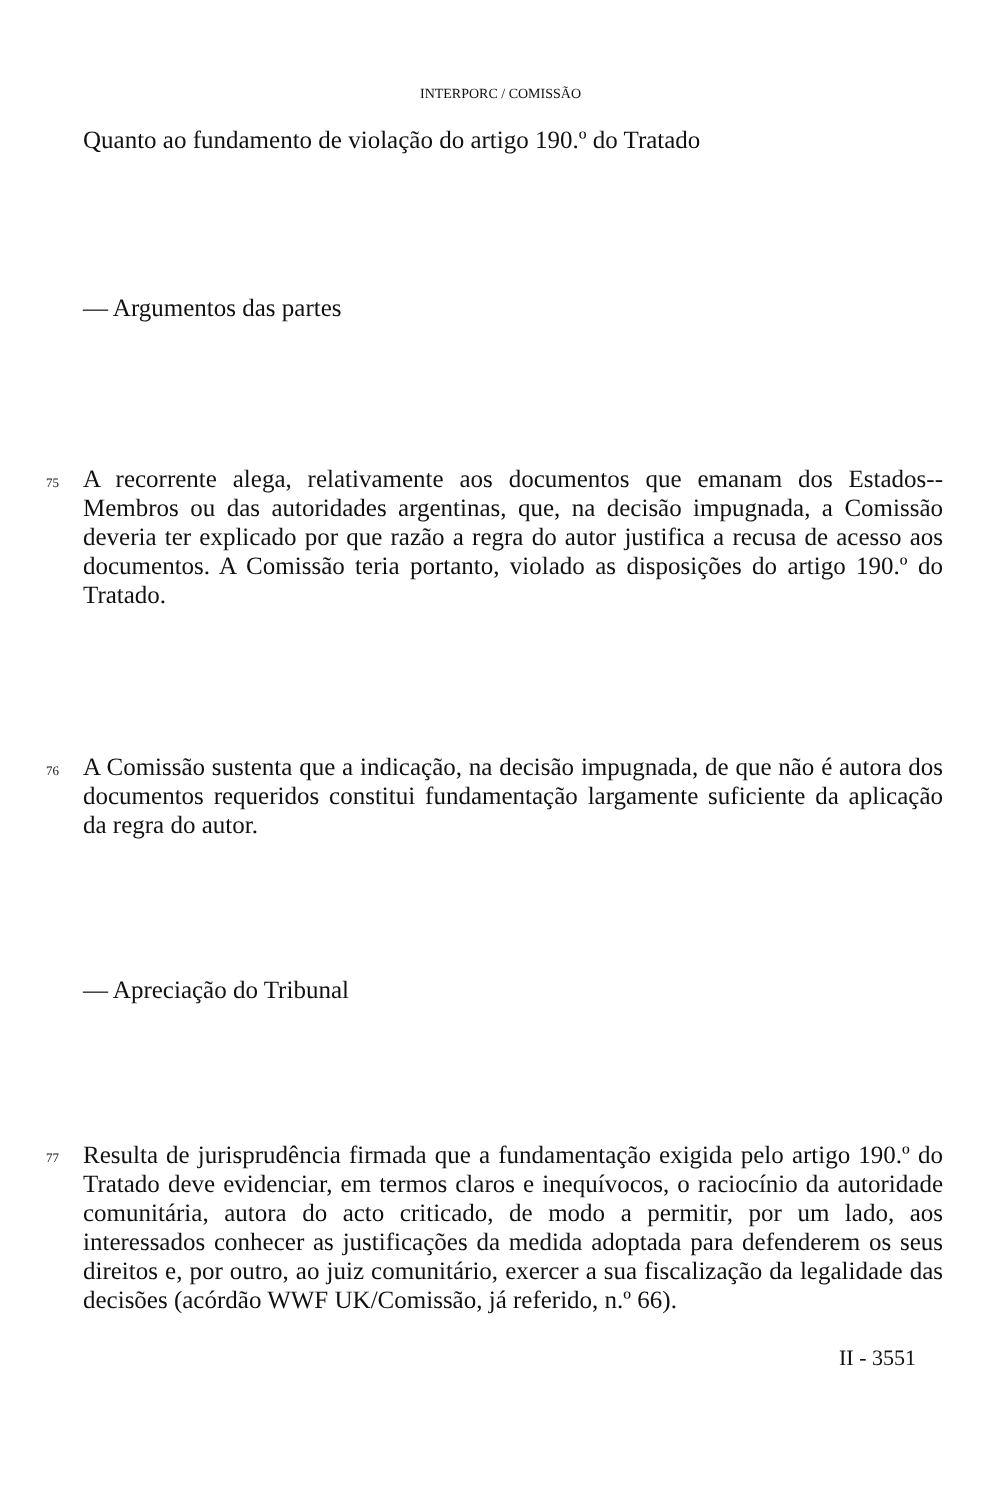INTERPORC / COMISSÃO
Quanto ao fundamento de violação do artigo 190.º do Tratado
— Argumentos das partes
75
A recorrente alega, relativamente aos documentos que emanam dos Estados--Membros ou das autoridades argentinas, que, na decisão impugnada, a Comissão deveria ter explicado por que razão a regra do autor justifica a recusa de acesso aos documentos. A Comissão teria portanto, violado as disposições do artigo 190.º do Tratado.
76
A Comissão sustenta que a indicação, na decisão impugnada, de que não é autora dos documentos requeridos constitui fundamentação largamente suficiente da aplicação da regra do autor.
— Apreciação do Tribunal
77
Resulta de jurisprudência firmada que a fundamentação exigida pelo artigo 190.º do Tratado deve evidenciar, em termos claros e inequívocos, o raciocínio da autoridade comunitária, autora do acto criticado, de modo a permitir, por um lado, aos interessados conhecer as justificações da medida adoptada para defenderem os seus direitos e, por outro, ao juiz comunitário, exercer a sua fiscalização da legalidade das decisões (acórdão WWF UK/Comissão, já referido, n.º 66).
II - 3551